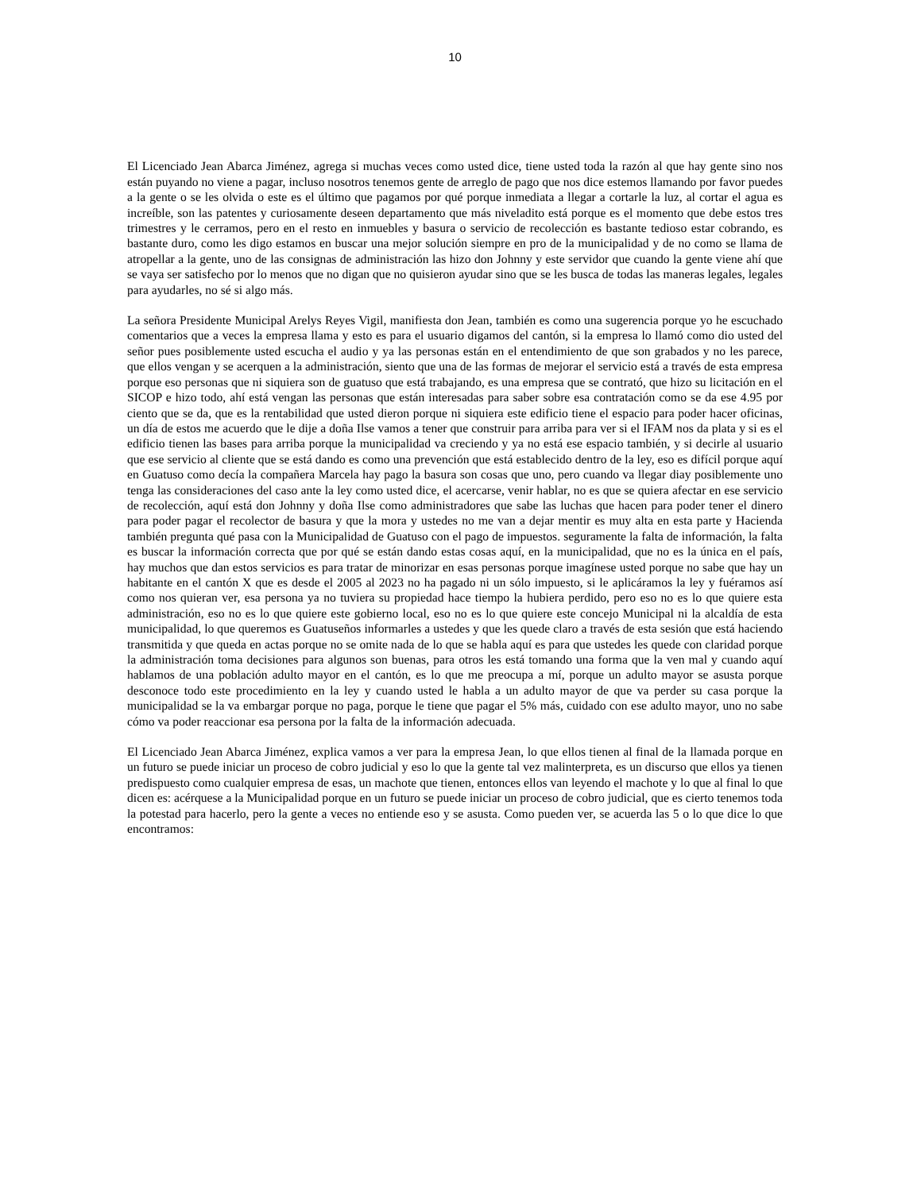10
El Licenciado Jean Abarca Jiménez, agrega si muchas veces como usted dice, tiene usted toda la razón al que hay gente sino nos están puyando no viene a pagar, incluso nosotros tenemos gente de arreglo de pago que nos dice estemos llamando por favor puedes a la gente o se les olvida o este es el último que pagamos por qué porque inmediata a llegar a cortarle la luz, al cortar el agua es increíble, son las patentes y curiosamente deseen departamento que más niveladito está porque es el momento que debe estos tres trimestres y le cerramos, pero en el resto en inmuebles y basura o servicio de recolección es bastante tedioso estar cobrando, es bastante duro, como les digo estamos en buscar una mejor solución siempre en pro de la municipalidad y de no como se llama de atropellar a la gente, uno de las consignas de administración las hizo don Johnny y este servidor que cuando la gente viene ahí que se vaya ser satisfecho por lo menos que no digan que no quisieron ayudar sino que se les busca de todas las maneras legales, legales para ayudarles, no sé si algo más.
La señora Presidente Municipal Arelys Reyes Vigil, manifiesta don Jean, también es como una sugerencia porque yo he escuchado comentarios que a veces la empresa llama y esto es para el usuario digamos del cantón, si la empresa lo llamó como dio usted del señor pues posiblemente usted escucha el audio y ya las personas están en el entendimiento de que son grabados y no les parece, que ellos vengan y se acerquen a la administración, siento que una de las formas de mejorar el servicio está a través de esta empresa porque eso personas que ni siquiera son de guatuso que está trabajando, es una empresa que se contrató, que hizo su licitación en el SICOP e hizo todo, ahí está vengan las personas que están interesadas para saber sobre esa contratación como se da ese 4.95 por ciento que se da, que es la rentabilidad que usted dieron porque ni siquiera este edificio tiene el espacio para poder hacer oficinas, un día de estos me acuerdo que le dije a doña Ilse vamos a tener que construir para arriba para ver si el IFAM nos da plata y si es el edificio tienen las bases para arriba porque la municipalidad va creciendo y ya no está ese espacio también, y si decirle al usuario que ese servicio al cliente que se está dando es como una prevención que está establecido dentro de la ley, eso es difícil porque aquí en Guatuso como decía la compañera Marcela hay pago la basura son cosas que uno, pero cuando va llegar diay posiblemente uno tenga las consideraciones del caso ante la ley como usted dice, el acercarse, venir hablar, no es que se quiera afectar en ese servicio de recolección, aquí está don Johnny y doña Ilse como administradores que sabe las luchas que hacen para poder tener el dinero para poder pagar el recolector de basura y que la mora y ustedes no me van a dejar mentir es muy alta en esta parte y Hacienda también pregunta qué pasa con la Municipalidad de Guatuso con el pago de impuestos. seguramente la falta de información, la falta es buscar la información correcta que por qué se están dando estas cosas aquí, en la municipalidad, que no es la única en el país, hay muchos que dan estos servicios es para tratar de minorizar en esas personas porque imagínese usted porque no sabe que hay un habitante en el cantón X que es desde el 2005 al 2023 no ha pagado ni un sólo impuesto, si le aplicáramos la ley y fuéramos así como nos quieran ver, esa persona ya no tuviera su propiedad hace tiempo la hubiera perdido, pero eso no es lo que quiere esta administración, eso no es lo que quiere este gobierno local, eso no es lo que quiere este concejo Municipal ni la alcaldía de esta municipalidad, lo que queremos es Guatuseños informarles a ustedes y que les quede claro a través de esta sesión que está haciendo transmitida y que queda en actas porque no se omite nada de lo que se habla aquí es para que ustedes les quede con claridad porque la administración toma decisiones para algunos son buenas, para otros les está tomando una forma que la ven mal y cuando aquí hablamos de una población adulto mayor en el cantón, es lo que me preocupa a mí, porque un adulto mayor se asusta porque desconoce todo este procedimiento en la ley y cuando usted le habla a un adulto mayor de que va perder su casa porque la municipalidad se la va embargar porque no paga, porque le tiene que pagar el 5% más, cuidado con ese adulto mayor, uno no sabe cómo va poder reaccionar esa persona por la falta de la información adecuada.
El Licenciado Jean Abarca Jiménez, explica vamos a ver para la empresa Jean, lo que ellos tienen al final de la llamada porque en un futuro se puede iniciar un proceso de cobro judicial y eso lo que la gente tal vez malinterpreta, es un discurso que ellos ya tienen predispuesto como cualquier empresa de esas, un machote que tienen, entonces ellos van leyendo el machote y lo que al final lo que dicen es: acérquese a la Municipalidad porque en un futuro se puede iniciar un proceso de cobro judicial, que es cierto tenemos toda la potestad para hacerlo, pero la gente a veces no entiende eso y se asusta. Como pueden ver, se acuerda las 5 o lo que dice lo que encontramos: